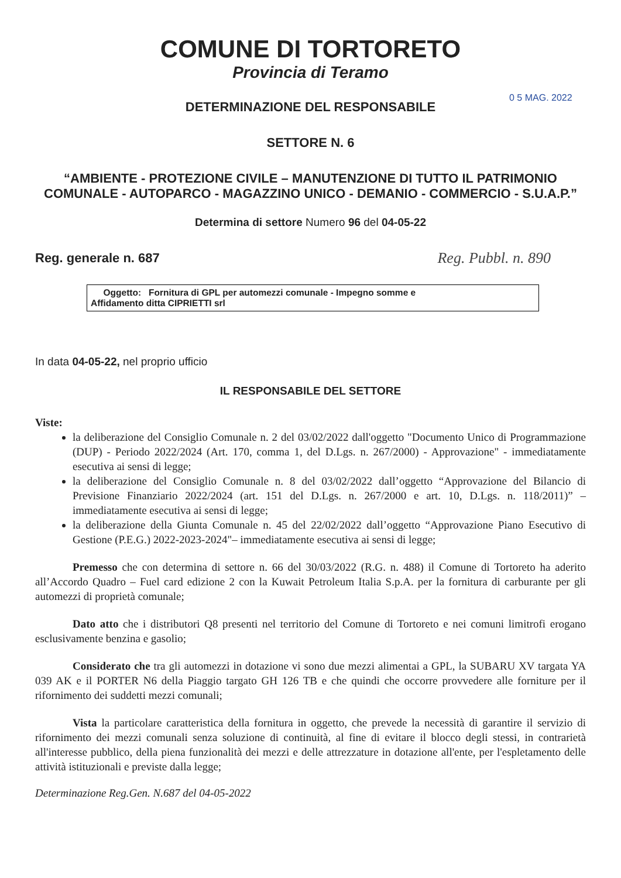COMUNE DI TORTORETO
Provincia di Teramo
0 5 MAG. 2022
DETERMINAZIONE DEL RESPONSABILE
SETTORE N. 6
“AMBIENTE - PROTEZIONE CIVILE – MANUTENZIONE DI TUTTO IL PATRIMONIO COMUNALE - AUTOPARCO - MAGAZZINO UNICO - DEMANIO - COMMERCIO - S.U.A.P.”
Determina di settore Numero 96 del 04-05-22
Reg. generale n. 687
Reg. Pubbl. n. 890
Oggetto: Fornitura di GPL per automezzi comunale - Impegno somme e
Affidamento ditta CIPRIETTI srl
In data 04-05-22, nel proprio ufficio
IL RESPONSABILE DEL SETTORE
Viste:
la deliberazione del Consiglio Comunale n. 2 del 03/02/2022 dall'oggetto "Documento Unico di Programmazione (DUP) - Periodo 2022/2024 (Art. 170, comma 1, del D.Lgs. n. 267/2000) - Approvazione" - immediatamente esecutiva ai sensi di legge;
la deliberazione del Consiglio Comunale n. 8 del 03/02/2022 dall’oggetto “Approvazione del Bilancio di Previsione Finanziario 2022/2024 (art. 151 del D.Lgs. n. 267/2000 e art. 10, D.Lgs. n. 118/2011)” – immediatamente esecutiva ai sensi di legge;
la deliberazione della Giunta Comunale n. 45 del 22/02/2022 dall’oggetto “Approvazione Piano Esecutivo di Gestione (P.E.G.) 2022-2023-2024"– immediatamente esecutiva ai sensi di legge;
Premesso che con determina di settore n. 66 del 30/03/2022 (R.G. n. 488) il Comune di Tortoreto ha aderito all’Accordo Quadro – Fuel card edizione 2 con la Kuwait Petroleum Italia S.p.A. per la fornitura di carburante per gli automezzi di proprietà comunale;
Dato atto che i distributori Q8 presenti nel territorio del Comune di Tortoreto e nei comuni limitrofi erogano esclusivamente benzina e gasolio;
Considerato che tra gli automezzi in dotazione vi sono due mezzi alimentai a GPL, la SUBARU XV targata YA 039 AK e il PORTER N6 della Piaggio targato GH 126 TB e che quindi che occorre provvedere alle forniture per il rifornimento dei suddetti mezzi comunali;
Vista la particolare caratteristica della fornitura in oggetto, che prevede la necessità di garantire il servizio di rifornimento dei mezzi comunali senza soluzione di continuità, al fine di evitare il blocco degli stessi, in contrarietà all'interesse pubblico, della piena funzionalità dei mezzi e delle attrezzature in dotazione all'ente, per l'espletamento delle attività istituzionali e previste dalla legge;
Determinazione Reg.Gen. N.687 del 04-05-2022